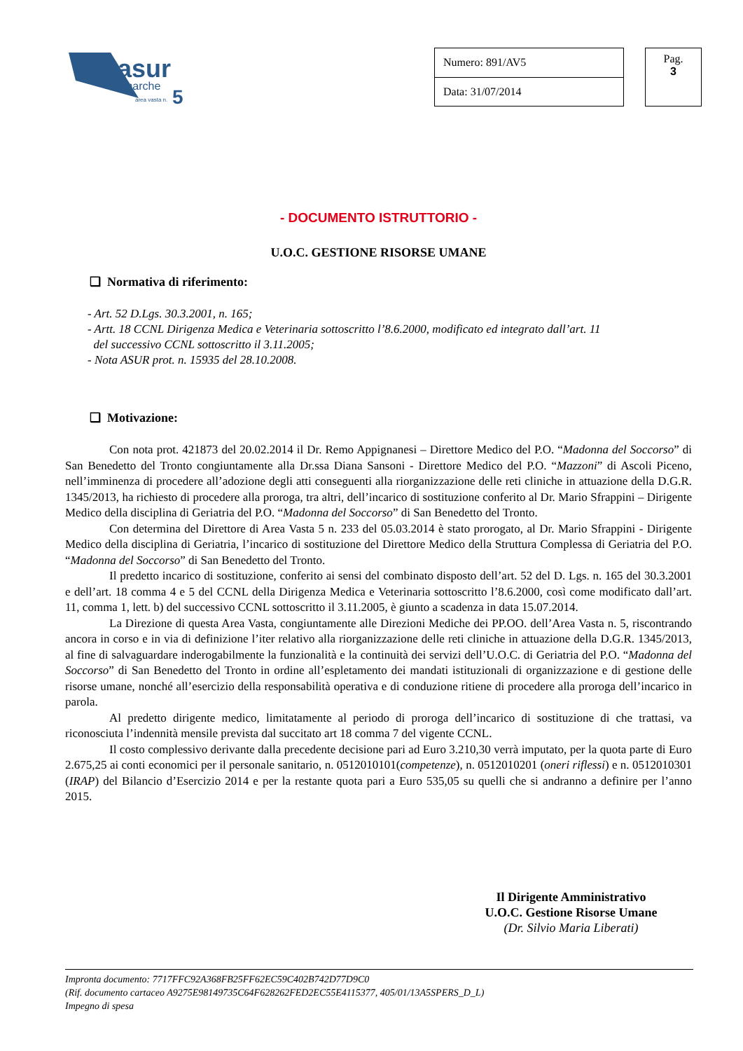asur
marche
area vasta n.
5
| Numero: 891/AV5 | | Pag. 3 |
| Data: 31/07/2014 | | |
- DOCUMENTO ISTRUTTORIO -
U.O.C. GESTIONE RISORSE UMANE
❑ Normativa di riferimento:
- Art. 52 D.Lgs. 30.3.2001, n. 165;
- Artt. 18 CCNL Dirigenza Medica e Veterinaria sottoscritto l’8.6.2000, modificato ed integrato dall’art. 11
del successivo CCNL sottoscritto il 3.11.2005;
- Nota ASUR prot. n. 15935 del 28.10.2008.
❑ Motivazione:
Con nota prot. 421873 del 20.02.2014 il Dr. Remo Appignanesi – Direttore Medico del P.O. “Madonna del Soccorso” di San Benedetto del Tronto congiuntamente alla Dr.ssa Diana Sansoni - Direttore Medico del P.O. “Mazzoni” di Ascoli Piceno, nell’imminenza di procedere all’adozione degli atti conseguenti alla riorganizzazione delle reti cliniche in attuazione della D.G.R. 1345/2013, ha richiesto di procedere alla proroga, tra altri, dell’incarico di sostituzione conferito al Dr. Mario Sfrappini – Dirigente Medico della disciplina di Geriatria del P.O. “Madonna del Soccorso” di San Benedetto del Tronto.
Con determina del Direttore di Area Vasta 5 n. 233 del 05.03.2014 è stato prorogato, al Dr. Mario Sfrappini - Dirigente Medico della disciplina di Geriatria, l’incarico di sostituzione del Direttore Medico della Struttura Complessa di Geriatria del P.O. “Madonna del Soccorso” di San Benedetto del Tronto.
Il predetto incarico di sostituzione, conferito ai sensi del combinato disposto dell’art. 52 del D. Lgs. n. 165 del 30.3.2001 e dell’art. 18 comma 4 e 5 del CCNL della Dirigenza Medica e Veterinaria sottoscritto l’8.6.2000, così come modificato dall’art. 11, comma 1, lett. b) del successivo CCNL sottoscritto il 3.11.2005, è giunto a scadenza in data 15.07.2014.
La Direzione di questa Area Vasta, congiuntamente alle Direzioni Mediche dei PP.OO. dell’Area Vasta n. 5, riscontrando ancora in corso e in via di definizione l’iter relativo alla riorganizzazione delle reti cliniche in attuazione della D.G.R. 1345/2013, al fine di salvaguardare inderogabilmente la funzionalità e la continuità dei servizi dell’U.O.C. di Geriatria del P.O. “Madonna del Soccorso” di San Benedetto del Tronto in ordine all’espletamento dei mandati istituzionali di organizzazione e di gestione delle risorse umane, nonché all’esercizio della responsabilità operativa e di conduzione ritiene di procedere alla proroga dell’incarico in parola.
Al predetto dirigente medico, limitatamente al periodo di proroga dell’incarico di sostituzione di che trattasi, va riconosciuta l’indennità mensile prevista dal succitato art 18 comma 7 del vigente CCNL.
Il costo complessivo derivante dalla precedente decisione pari ad Euro 3.210,30 verrà imputato, per la quota parte di Euro 2.675,25 ai conti economici per il personale sanitario, n. 0512010101(competenze), n. 0512010201 (oneri riflessi) e n. 0512010301 (IRAP) del Bilancio d’Esercizio 2014 e per la restante quota pari a Euro 535,05 su quelli che si andranno a definire per l’anno 2015.
Il Dirigente Amministrativo
U.O.C. Gestione Risorse Umane
(Dr. Silvio Maria Liberati)
Impronta documento: 7717FFC92A368FB25FF62EC59C402B742D77D9C0
(Rif. documento cartaceo A9275E98149735C64F628262FED2EC55E4115377, 405/01/13A5SPERS_D_L)
Impegno di spesa